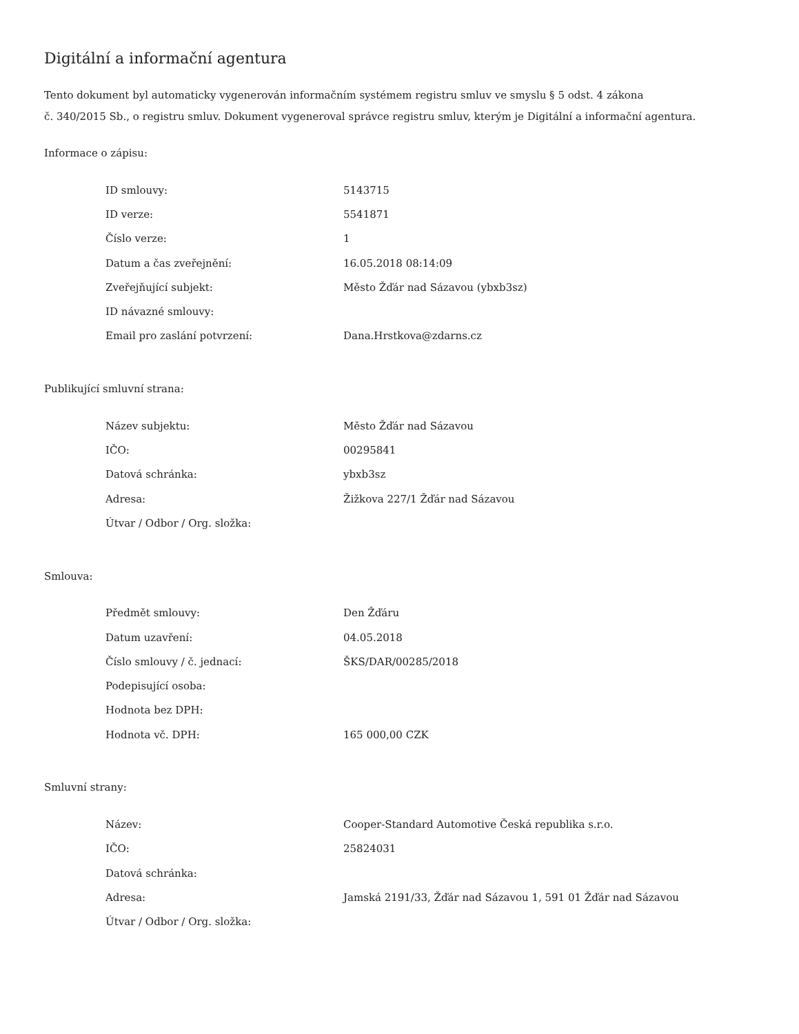Digitální a informační agentura
Tento dokument byl automaticky vygenerován informačním systémem registru smluv ve smyslu § 5 odst. 4 zákona
č. 340/2015 Sb., o registru smluv. Dokument vygeneroval správce registru smluv, kterým je Digitální a informační agentura.
Informace o zápisu:
| ID smlouvy: | 5143715 |
| ID verze: | 5541871 |
| Číslo verze: | 1 |
| Datum a čas zveřejnění: | 16.05.2018 08:14:09 |
| Zveřejňující subjekt: | Město Žďár nad Sázavou (ybxb3sz) |
| ID návazné smlouvy: | |
| Email pro zaslání potvrzení: | Dana.Hrstkova@zdarns.cz |
Publikující smluvní strana:
| Název subjektu: | Město Žďár nad Sázavou |
| IČO: | 00295841 |
| Datová schránka: | ybxb3sz |
| Adresa: | Žižkova 227/1 Žďár nad Sázavou |
| Útvar / Odbor / Org. složka: | |
Smlouva:
| Předmět smlouvy: | Den Žďáru |
| Datum uzavření: | 04.05.2018 |
| Číslo smlouvy / č. jednací: | ŠKS/DAR/00285/2018 |
| Podepisující osoba: | |
| Hodnota bez DPH: | |
| Hodnota vč. DPH: | 165 000,00 CZK |
Smluvní strany:
| Název: | Cooper-Standard Automotive Česká republika s.r.o. |
| IČO: | 25824031 |
| Datová schránka: | |
| Adresa: | Jamská 2191/33, Žďár nad Sázavou 1, 591 01 Žďár nad Sázavou |
| Útvar / Odbor / Org. složka: | |